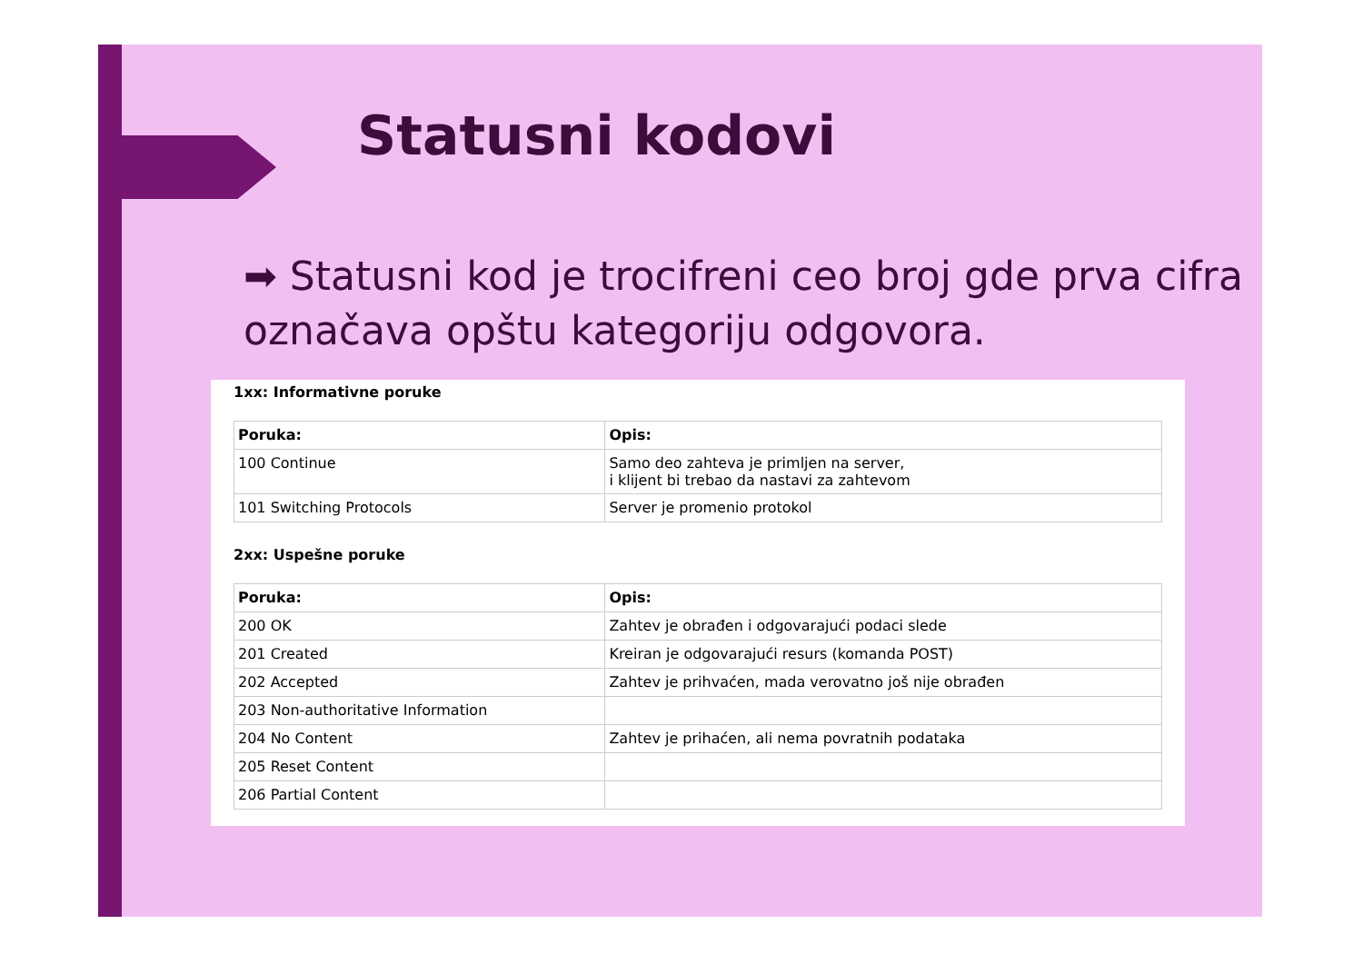Statusni kodovi
➡ Statusni kod je trocifreni ceo broj gde prva cifra označava opštu kategoriju odgovora.
1xx: Informativne poruke
| Poruka: | Opis: |
| --- | --- |
| 100 Continue | Samo deo zahteva je primljen na server, i klijent bi trebao da nastavi za zahtevom |
| 101 Switching Protocols | Server je promenio protokol |
2xx: Uspešne poruke
| Poruka: | Opis: |
| --- | --- |
| 200 OK | Zahtev je obrađen i odgovarajući podaci slede |
| 201 Created | Kreiran je odgovarajući resurs (komanda POST) |
| 202 Accepted | Zahtev je prihvaćen, mada verovatno još nije obrađen |
| 203 Non-authoritative Information | |
| 204 No Content | Zahtev je prihaćen, ali nema povratnih podataka |
| 205 Reset Content | |
| 206 Partial Content | |